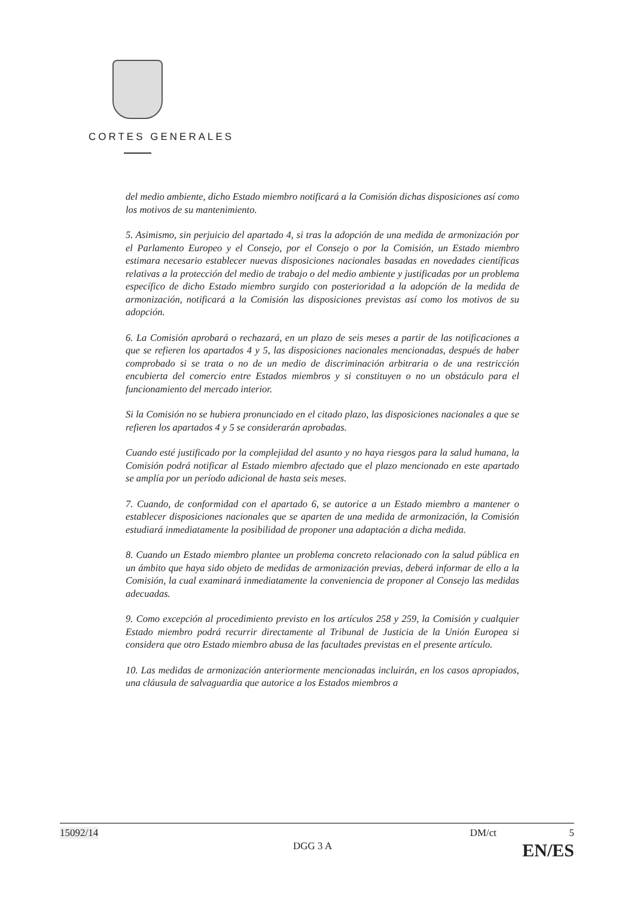CORTES GENERALES
del medio ambiente, dicho Estado miembro notificará a la Comisión dichas disposiciones así como los motivos de su mantenimiento.
5. Asimismo, sin perjuicio del apartado 4, si tras la adopción de una medida de armonización por el Parlamento Europeo y el Consejo, por el Consejo o por la Comisión, un Estado miembro estimara necesario establecer nuevas disposiciones nacionales basadas en novedades científicas relativas a la protección del medio de trabajo o del medio ambiente y justificadas por un problema específico de dicho Estado miembro surgido con posterioridad a la adopción de la medida de armonización, notificará a la Comisión las disposiciones previstas así como los motivos de su adopción.
6. La Comisión aprobará o rechazará, en un plazo de seis meses a partir de las notificaciones a que se refieren los apartados 4 y 5, las disposiciones nacionales mencionadas, después de haber comprobado si se trata o no de un medio de discriminación arbitraria o de una restricción encubierta del comercio entre Estados miembros y si constituyen o no un obstáculo para el funcionamiento del mercado interior.
Si la Comisión no se hubiera pronunciado en el citado plazo, las disposiciones nacionales a que se refieren los apartados 4 y 5 se considerarán aprobadas.
Cuando esté justificado por la complejidad del asunto y no haya riesgos para la salud humana, la Comisión podrá notificar al Estado miembro afectado que el plazo mencionado en este apartado se amplía por un período adicional de hasta seis meses.
7. Cuando, de conformidad con el apartado 6, se autorice a un Estado miembro a mantener o establecer disposiciones nacionales que se aparten de una medida de armonización, la Comisión estudiará inmediatamente la posibilidad de proponer una adaptación a dicha medida.
8. Cuando un Estado miembro plantee un problema concreto relacionado con la salud pública en un ámbito que haya sido objeto de medidas de armonización previas, deberá informar de ello a la Comisión, la cual examinará inmediatamente la conveniencia de proponer al Consejo las medidas adecuadas.
9. Como excepción al procedimiento previsto en los artículos 258 y 259, la Comisión y cualquier Estado miembro podrá recurrir directamente al Tribunal de Justicia de la Unión Europea si considera que otro Estado miembro abusa de las facultades previstas en el presente artículo.
10. Las medidas de armonización anteriormente mencionadas incluirán, en los casos apropiados, una cláusula de salvaguardia que autorice a los Estados miembros a
15092/14 DM/ct 5
DGG 3 A EN/ES